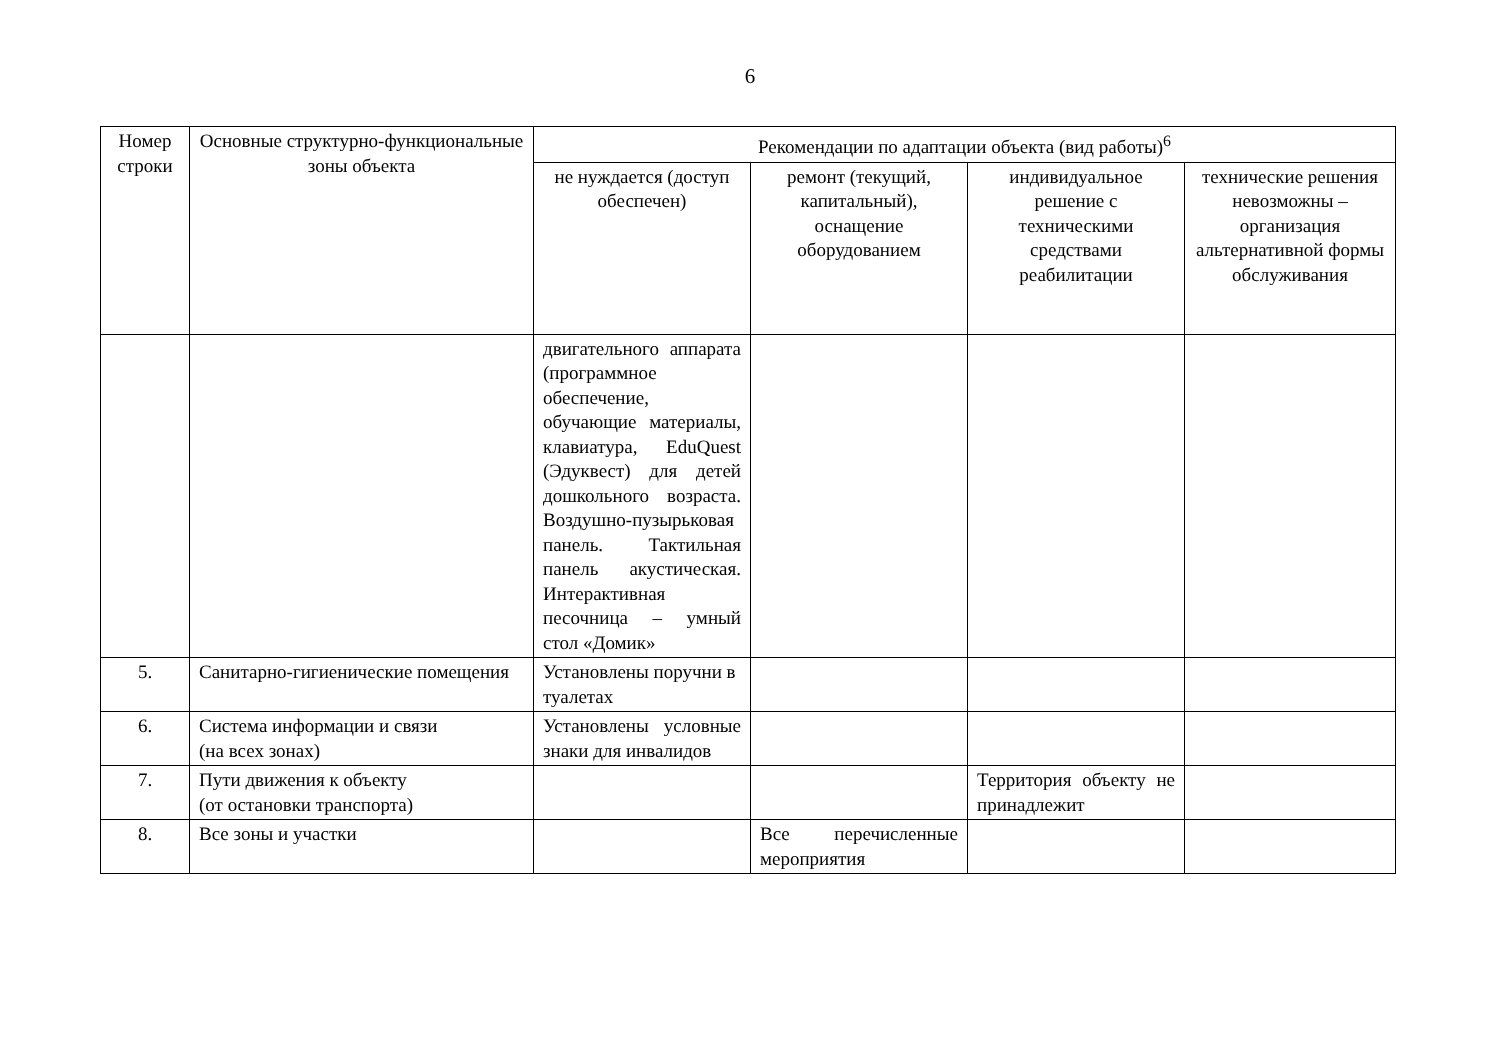6
| Номер строки | Основные структурно-функциональные зоны объекта | Рекомендации по адаптации объекта (вид работы)<sup>6</sup> | | | |
| --- | --- | --- | --- | --- | --- |
| | | не нуждается (доступ обеспечен) | ремонт (текущий, капитальный), оснащение оборудованием | индивидуальное решение с техническими средствами реабилитации | технические решения невозможны – организация альтернативной формы обслуживания |
| | | двигательного аппарата (программное обеспечение, обучающие материалы, клавиатура, EduQuest (Эдуквест) для детей дошкольного возраста. Воздушно-пузырьковая панель. Тактильная панель акустическая. Интерактивная песочница – умный стол «Домик» | | | |
| 5. | Санитарно-гигиенические помещения | Установлены поручни в туалетах | | | |
| 6. | Система информации и связи (на всех зонах) | Установлены условные знаки для инвалидов | | | |
| 7. | Пути движения к объекту (от остановки транспорта) | | | Территория объекту не принадлежит | |
| 8. | Все зоны и участки | | Все перечисленные мероприятия | | |